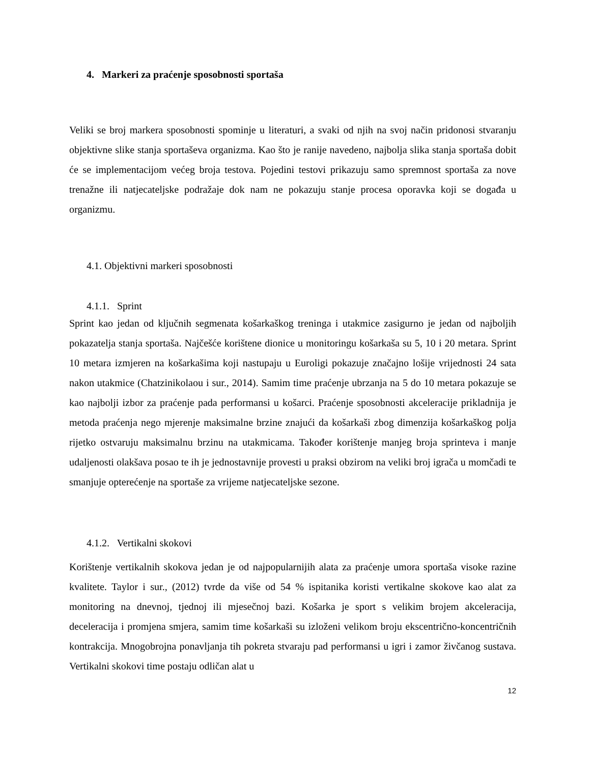4. Markeri za praćenje sposobnosti sportaša
Veliki se broj markera sposobnosti spominje u literaturi, a svaki od njih na svoj način pridonosi stvaranju objektivne slike stanja sportaševa organizma. Kao što je ranije navedeno, najbolja slika stanja sportaša dobit će se implementacijom većeg broja testova. Pojedini testovi prikazuju samo spremnost sportaša za nove trenažne ili natjecateljske podražaje dok nam ne pokazuju stanje procesa oporavka koji se događa u organizmu.
4.1. Objektivni markeri sposobnosti
4.1.1. Sprint
Sprint kao jedan od ključnih segmenata košarkaškog treninga i utakmice zasigurno je jedan od najboljih pokazatelja stanja sportaša. Najčešće korištene dionice u monitoringu košarkaša su 5, 10 i 20 metara. Sprint 10 metara izmjeren na košarkašima koji nastupaju u Euroligi pokazuje značajno lošije vrijednosti 24 sata nakon utakmice (Chatzinikolaou i sur., 2014). Samim time praćenje ubrzanja na 5 do 10 metara pokazuje se kao najbolji izbor za praćenje pada performansi u košarci. Praćenje sposobnosti akceleracije prikladnija je metoda praćenja nego mjerenje maksimalne brzine znajući da košarkaši zbog dimenzija košarkaškog polja rijetko ostvaruju maksimalnu brzinu na utakmicama. Također korištenje manjeg broja sprinteva i manje udaljenosti olakšava posao te ih je jednostavnije provesti u praksi obzirom na veliki broj igrača u momčadi te smanjuje opterećenje na sportaše za vrijeme natjecateljske sezone.
4.1.2. Vertikalni skokovi
Korištenje vertikalnih skokova jedan je od najpopularnijih alata za praćenje umora sportaša visoke razine kvalitete. Taylor i sur., (2012) tvrde da više od 54 % ispitanika koristi vertikalne skokove kao alat za monitoring na dnevnoj, tjednoj ili mjesečnoj bazi. Košarka je sport s velikim brojem akceleracija, deceleracija i promjena smjera, samim time košarkaši su izloženi velikom broju ekscentrično-koncentričnih kontrakcija. Mnogobrojna ponavljanja tih pokreta stvaraju pad performansi u igri i zamor živčanog sustava. Vertikalni skokovi time postaju odličan alat u
12